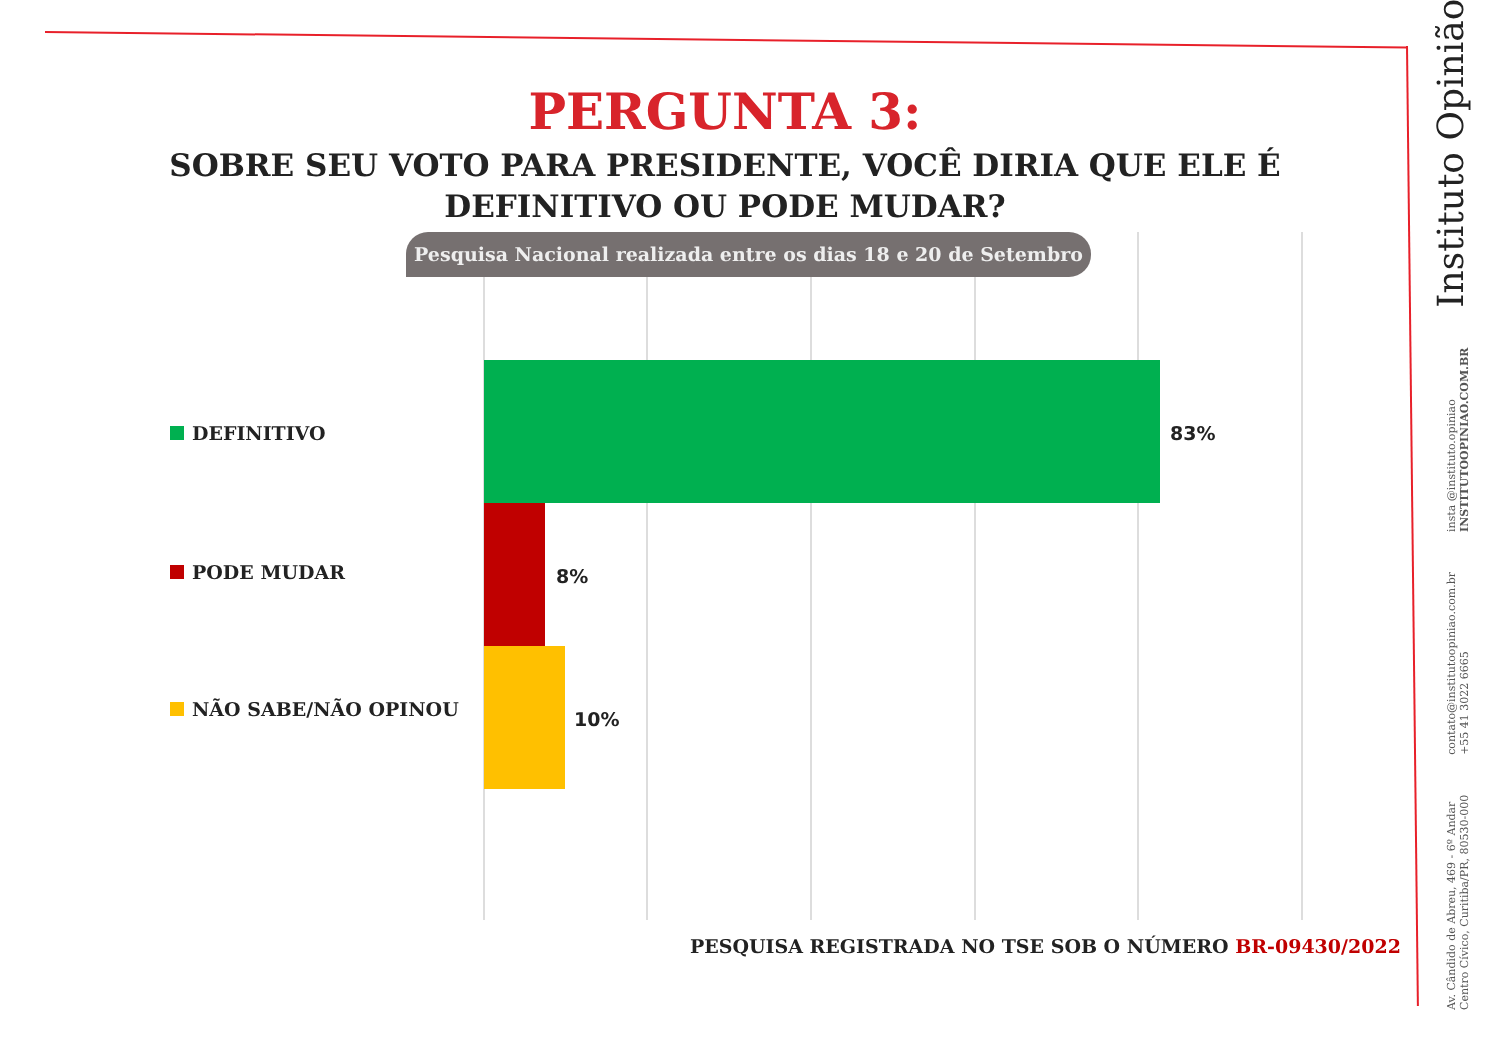PERGUNTA 3:
SOBRE SEU VOTO PARA PRESIDENTE, VOCÊ DIRIA QUE ELE É DEFINITIVO OU PODE MUDAR?
Pesquisa Nacional realizada entre os dias 18 e 20 de Setembro
DEFINITIVO 83%
PODE MUDAR 8%
NÃO SABE/NÃO OPINOU 10%
PESQUISA REGISTRADA NO TSE SOB O NÚMERO BR-09430/2022
Av. Cândido de Abreu, 469 - 6º Andar
Centro Cívico, Curitiba/PR, 80530-000
contato@institutoopiniao.com.br
+55 41 3022 6665
insta @instituto.opiniao
INSTITUTOOPINIAO.COM.BR
Instituto Opinião